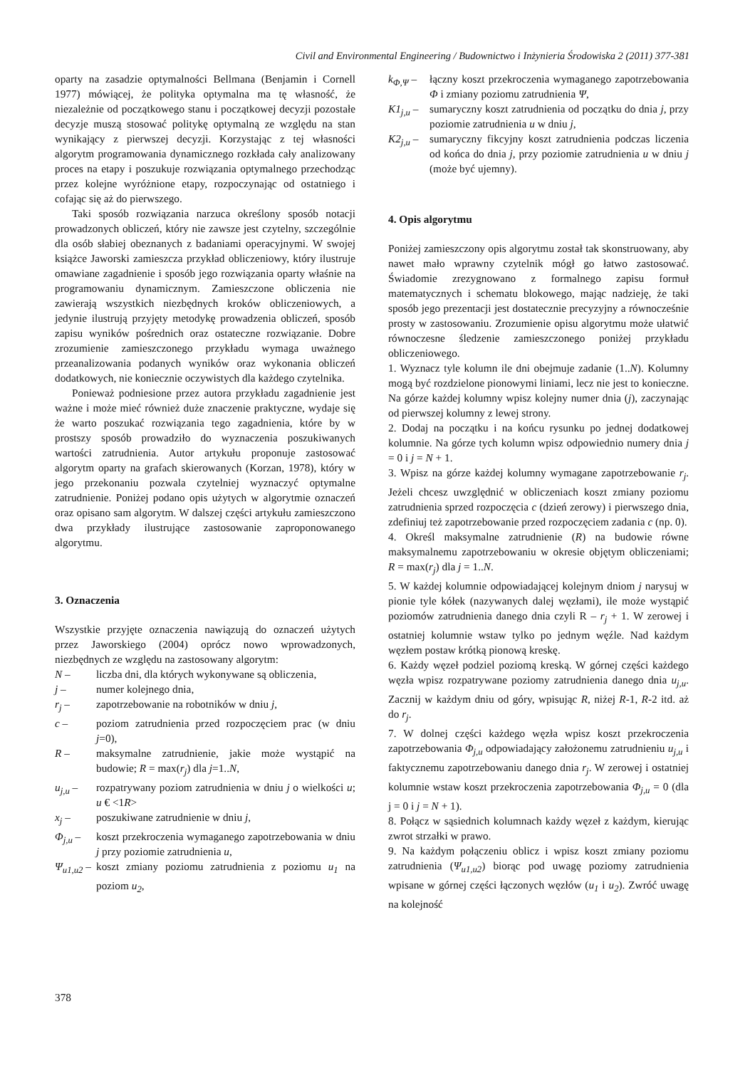Civil and Environmental Engineering / Budownictwo i Inżynieria Środowiska 2 (2011) 377-381
oparty na zasadzie optymalności Bellmana (Benjamin i Cornell 1977) mówiącej, że polityka optymalna ma tę własność, że niezależnie od początkowego stanu i początkowej decyzji pozostałe decyzje muszą stosować politykę optymalną ze względu na stan wynikający z pierwszej decyzji. Korzystając z tej własności algorytm programowania dynamicznego rozkłada cały analizowany proces na etapy i poszukuje rozwiązania optymalnego przechodząc przez kolejne wyróżnione etapy, rozpoczynając od ostatniego i cofając się aż do pierwszego.
Taki sposób rozwiązania narzuca określony sposób notacji prowadzonych obliczeń, który nie zawsze jest czytelny, szczególnie dla osób słabiej obeznanych z badaniami operacyjnymi. W swojej książce Jaworski zamieszcza przykład obliczeniowy, który ilustruje omawiane zagadnienie i sposób jego rozwiązania oparty właśnie na programowaniu dynamicznym. Zamieszczone obliczenia nie zawierają wszystkich niezbędnych kroków obliczeniowych, a jedynie ilustrują przyjęty metodykę prowadzenia obliczeń, sposób zapisu wyników pośrednich oraz ostateczne rozwiązanie. Dobre zrozumienie zamieszczonego przykładu wymaga uważnego przeanalizowania podanych wyników oraz wykonania obliczeń dodatkowych, nie koniecznie oczywistych dla każdego czytelnika.
Ponieważ podniesione przez autora przykładu zagadnienie jest ważne i może mieć również duże znaczenie praktyczne, wydaje się że warto poszukać rozwiązania tego zagadnienia, które by w prostszy sposób prowadziło do wyznaczenia poszukiwanych wartości zatrudnienia. Autor artykułu proponuje zastosować algorytm oparty na grafach skierowanych (Korzan, 1978), który w jego przekonaniu pozwala czytelniej wyznaczyć optymalne zatrudnienie. Poniżej podano opis użytych w algorytmie oznaczeń oraz opisano sam algorytm. W dalszej części artykułu zamieszczono dwa przykłady ilustrujące zastosowanie zaproponowanego algorytmu.
3. Oznaczenia
Wszystkie przyjęte oznaczenia nawiązują do oznaczeń użytych przez Jaworskiego (2004) oprócz nowo wprowadzonych, niezbędnych ze względu na zastosowany algorytm:
N – liczba dni, dla których wykonywane są obliczenia,
j – numer kolejnego dnia,
r<sub>j</sub> – zapotrzebowanie na robotników w dniu j,
c – poziom zatrudnienia przed rozpoczęciem prac (w dniu j=0),
R – maksymalne zatrudnienie, jakie może wystąpić na budowie; R = max(r<sub>j</sub>) dla j=1..N,
u<sub>j,u</sub> – rozpatrywany poziom zatrudnienia w dniu j o wielkości u; u € <1R>
x<sub>j</sub> – poszukiwane zatrudnienie w dniu j,
Φ<sub>j,u</sub> – koszt przekroczenia wymaganego zapotrzebowania w dniu j przy poziomie zatrudnienia u,
Ψ<sub>u1,u2</sub> – koszt zmiany poziomu zatrudnienia z poziomu u<sub>1</sub> na poziom u<sub>2</sub>,
k<sub>Φ,Ψ</sub> – łączny koszt przekroczenia wymaganego zapotrzebowania Φ i zmiany poziomu zatrudnienia Ψ,
K1<sub>j,u</sub> – sumaryczny koszt zatrudnienia od początku do dnia j, przy poziomie zatrudnienia u w dniu j,
K2<sub>j,u</sub> – sumaryczny fikcyjny koszt zatrudnienia podczas liczenia od końca do dnia j, przy poziomie zatrudnienia u w dniu j (może być ujemny).
4. Opis algorytmu
Poniżej zamieszczony opis algorytmu został tak skonstruowany, aby nawet mało wprawny czytelnik mógł go łatwo zastosować. Świadomie zrezygnowano z formalnego zapisu formuł matematycznych i schematu blokowego, mając nadzieję, że taki sposób jego prezentacji jest dostatecznie precyzyjny a równocześnie prosty w zastosowaniu. Zrozumienie opisu algorytmu może ułatwić równoczesne śledzenie zamieszczonego poniżej przykładu obliczeniowego.
1. Wyznacz tyle kolumn ile dni obejmuje zadanie (1..N). Kolumny mogą być rozdzielone pionowymi liniami, lecz nie jest to konieczne. Na górze każdej kolumny wpisz kolejny numer dnia (j), zaczynając od pierwszej kolumny z lewej strony.
2. Dodaj na początku i na końcu rysunku po jednej dodatkowej kolumnie. Na górze tych kolumn wpisz odpowiednio numery dnia j = 0 i j = N + 1.
3. Wpisz na górze każdej kolumny wymagane zapotrzebowanie r<sub>j</sub>. Jeżeli chcesz uwzględnić w obliczeniach koszt zmiany poziomu zatrudnienia sprzed rozpoczęcia c (dzień zerowy) i pierwszego dnia, zdefiniuj też zapotrzebowanie przed rozpoczęciem zadania c (np. 0).
4. Określ maksymalne zatrudnienie (R) na budowie równe maksymalnemu zapotrzebowaniu w okresie objętym obliczeniami; R = max(r<sub>j</sub>) dla j = 1..N.
5. W każdej kolumnie odpowiadającej kolejnym dniom j narysuj w pionie tyle kółek (nazywanych dalej węzłami), ile może wystąpić poziomów zatrudnienia danego dnia czyli R – r<sub>j</sub> + 1. W zerowej i ostatniej kolumnie wstaw tylko po jednym węźle. Nad każdym węzłem postaw krótką pionową kreskę.
6. Każdy węzeł podziel poziomą kreską. W górnej części każdego węzła wpisz rozpatrywane poziomy zatrudnienia danego dnia u<sub>j,u</sub>. Zacznij w każdym dniu od góry, wpisując R, niżej R-1, R-2 itd. aż do r<sub>j</sub>.
7. W dolnej części każdego węzła wpisz koszt przekroczenia zapotrzebowania Φ<sub>j,u</sub> odpowiadający założonemu zatrudnieniu u<sub>j,u</sub> i faktycznemu zapotrzebowaniu danego dnia r<sub>j</sub>. W zerowej i ostatniej kolumnie wstaw koszt przekroczenia zapotrzebowania Φ<sub>j,u</sub> = 0 (dla j = 0 i j = N + 1).
8. Połącz w sąsiednich kolumnach każdy węzeł z każdym, kierując zwrot strzałki w prawo.
9. Na każdym połączeniu oblicz i wpisz koszt zmiany poziomu zatrudnienia (Ψ<sub>u1,u2</sub>) biorąc pod uwagę poziomy zatrudnienia wpisane w górnej części łączonych węzłów (u<sub>1</sub> i u<sub>2</sub>). Zwróć uwagę na kolejność
378